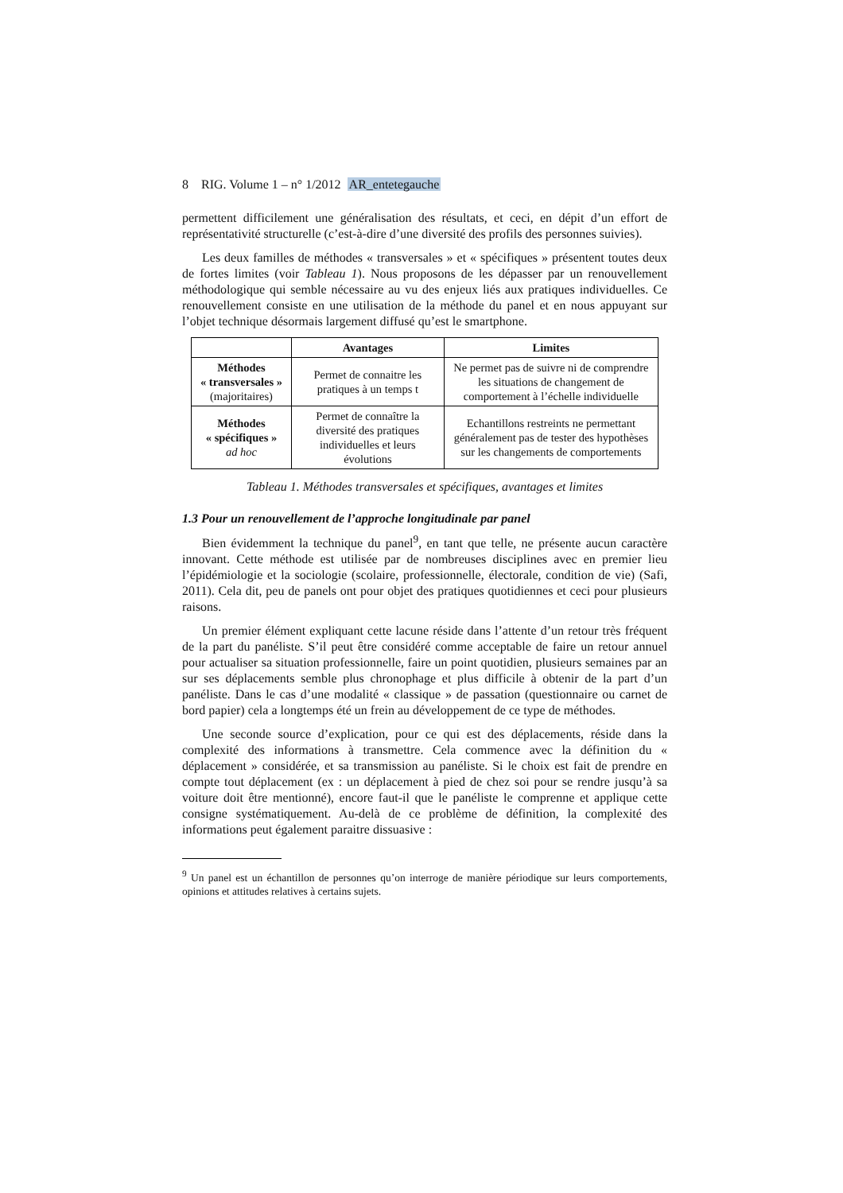8 RIG. Volume 1 – n° 1/2012 AR_entetegauche
permettent difficilement une généralisation des résultats, et ceci, en dépit d’un effort de représentativité structurelle (c’est-à-dire d’une diversité des profils des personnes suivies).
Les deux familles de méthodes « transversales » et « spécifiques » présentent toutes deux de fortes limites (voir Tableau 1). Nous proposons de les dépasser par un renouvellement méthodologique qui semble nécessaire au vu des enjeux liés aux pratiques individuelles. Ce renouvellement consiste en une utilisation de la méthode du panel et en nous appuyant sur l’objet technique désormais largement diffusé qu’est le smartphone.
| | Avantages | Limites |
| --- | --- | --- |
| Méthodes « transversales » (majoritaires) | Permet de connaitre les pratiques à un temps t | Ne permet pas de suivre ni de comprendre les situations de changement de comportement à l’échelle individuelle |
| Méthodes « spécifiques » ad hoc | Permet de connaître la diversité des pratiques individuelles et leurs évolutions | Echantillons restreints ne permettant généralement pas de tester des hypothèses sur les changements de comportements |
Tableau 1. Méthodes transversales et spécifiques, avantages et limites
1.3 Pour un renouvellement de l’approche longitudinale par panel
Bien évidemment la technique du panel<sup>9</sup>, en tant que telle, ne présente aucun caractère innovant. Cette méthode est utilisée par de nombreuses disciplines avec en premier lieu l’épidémiologie et la sociologie (scolaire, professionnelle, électorale, condition de vie) (Safi, 2011). Cela dit, peu de panels ont pour objet des pratiques quotidiennes et ceci pour plusieurs raisons.
Un premier élément expliquant cette lacune réside dans l’attente d’un retour très fréquent de la part du panéliste. S’il peut être considéré comme acceptable de faire un retour annuel pour actualiser sa situation professionnelle, faire un point quotidien, plusieurs semaines par an sur ses déplacements semble plus chronophage et plus difficile à obtenir de la part d’un panéliste. Dans le cas d’une modalité « classique » de passation (questionnaire ou carnet de bord papier) cela a longtemps été un frein au développement de ce type de méthodes.
Une seconde source d’explication, pour ce qui est des déplacements, réside dans la complexité des informations à transmettre. Cela commence avec la définition du « déplacement » considérée, et sa transmission au panéliste. Si le choix est fait de prendre en compte tout déplacement (ex : un déplacement à pied de chez soi pour se rendre jusqu’à sa voiture doit être mentionné), encore faut-il que le panéliste le comprenne et applique cette consigne systématiquement. Au-delà de ce problème de définition, la complexité des informations peut également paraitre dissuasive :
<sup>9</sup> Un panel est un échantillon de personnes qu’on interroge de manière périodique sur leurs comportements, opinions et attitudes relatives à certains sujets.